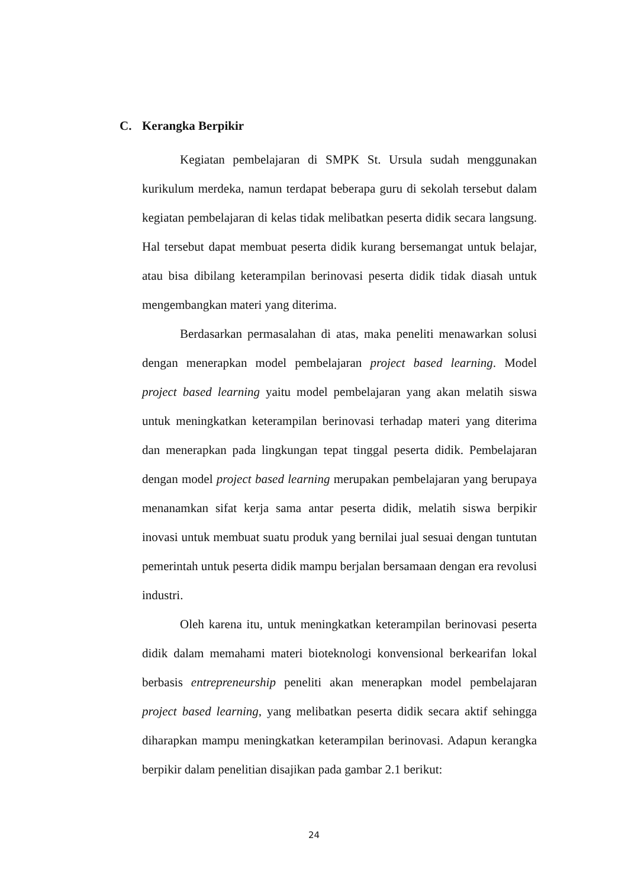C. Kerangka Berpikir
Kegiatan pembelajaran di SMPK St. Ursula sudah menggunakan kurikulum merdeka, namun terdapat beberapa guru di sekolah tersebut dalam kegiatan pembelajaran di kelas tidak melibatkan peserta didik secara langsung. Hal tersebut dapat membuat peserta didik kurang bersemangat untuk belajar, atau bisa dibilang keterampilan berinovasi peserta didik tidak diasah untuk mengembangkan materi yang diterima.
Berdasarkan permasalahan di atas, maka peneliti menawarkan solusi dengan menerapkan model pembelajaran project based learning. Model project based learning yaitu model pembelajaran yang akan melatih siswa untuk meningkatkan keterampilan berinovasi terhadap materi yang diterima dan menerapkan pada lingkungan tepat tinggal peserta didik. Pembelajaran dengan model project based learning merupakan pembelajaran yang berupaya menanamkan sifat kerja sama antar peserta didik, melatih siswa berpikir inovasi untuk membuat suatu produk yang bernilai jual sesuai dengan tuntutan pemerintah untuk peserta didik mampu berjalan bersamaan dengan era revolusi industri.
Oleh karena itu, untuk meningkatkan keterampilan berinovasi peserta didik dalam memahami materi bioteknologi konvensional berkearifan lokal berbasis entrepreneurship peneliti akan menerapkan model pembelajaran project based learning, yang melibatkan peserta didik secara aktif sehingga diharapkan mampu meningkatkan keterampilan berinovasi. Adapun kerangka berpikir dalam penelitian disajikan pada gambar 2.1 berikut:
24